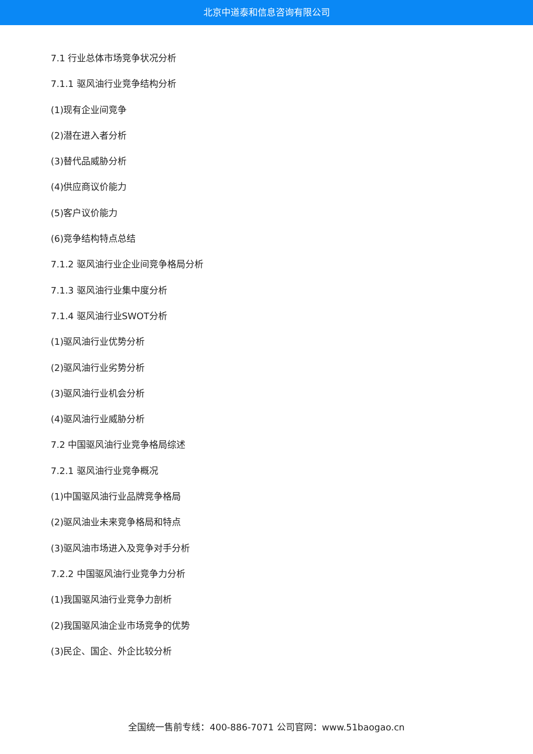北京中道泰和信息咨询有限公司
7.1 行业总体市场竞争状况分析
7.1.1 驱风油行业竞争结构分析
(1)现有企业间竞争
(2)潜在进入者分析
(3)替代品威胁分析
(4)供应商议价能力
(5)客户议价能力
(6)竞争结构特点总结
7.1.2 驱风油行业企业间竞争格局分析
7.1.3 驱风油行业集中度分析
7.1.4 驱风油行业SWOT分析
(1)驱风油行业优势分析
(2)驱风油行业劣势分析
(3)驱风油行业机会分析
(4)驱风油行业威胁分析
7.2 中国驱风油行业竞争格局综述
7.2.1 驱风油行业竞争概况
(1)中国驱风油行业品牌竞争格局
(2)驱风油业未来竞争格局和特点
(3)驱风油市场进入及竞争对手分析
7.2.2 中国驱风油行业竞争力分析
(1)我国驱风油行业竞争力剖析
(2)我国驱风油企业市场竞争的优势
(3)民企、国企、外企比较分析
全国统一售前专线：400-886-7071 公司官网：www.51baogao.cn